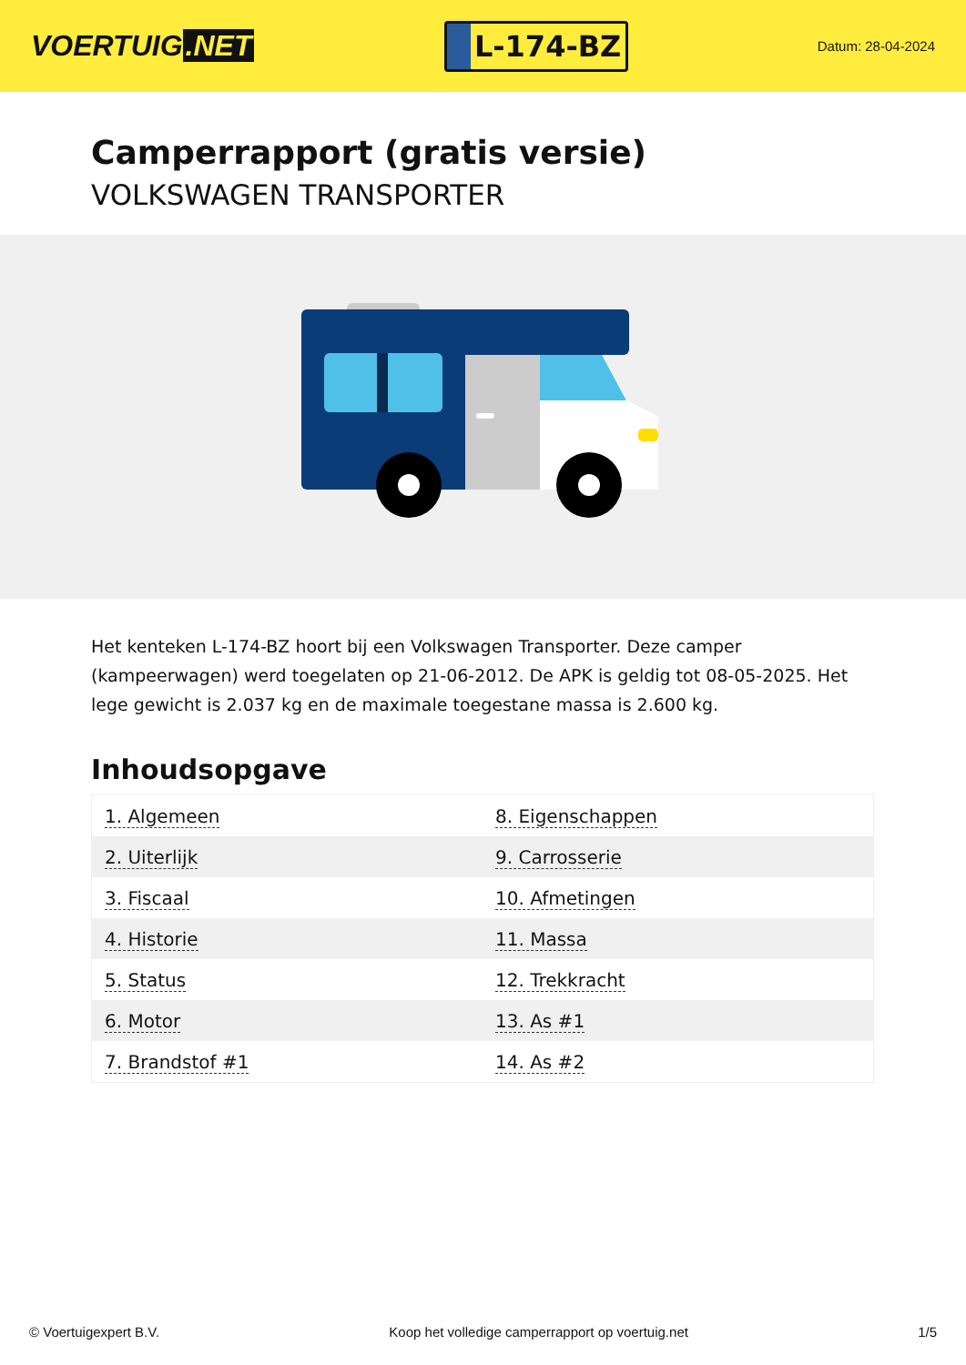VOERTUIG.NET
L-174-BZ
Datum: 28-04-2024
Camperrapport (gratis versie)
VOLKSWAGEN TRANSPORTER
Het kenteken L-174-BZ hoort bij een Volkswagen Transporter. Deze camper (kampeerwagen) werd toegelaten op 21-06-2012. De APK is geldig tot 08-05-2025. Het lege gewicht is 2.037 kg en de maximale toegestane massa is 2.600 kg.
Inhoudsopgave
| 1. Algemeen | 8. Eigenschappen |
| 2. Uiterlijk | 9. Carrosserie |
| 3. Fiscaal | 10. Afmetingen |
| 4. Historie | 11. Massa |
| 5. Status | 12. Trekkracht |
| 6. Motor | 13. As #1 |
| 7. Brandstof #1 | 14. As #2 |
© Voertuigexpert B.V. Koop het volledige camperrapport op voertuig.net 1/5